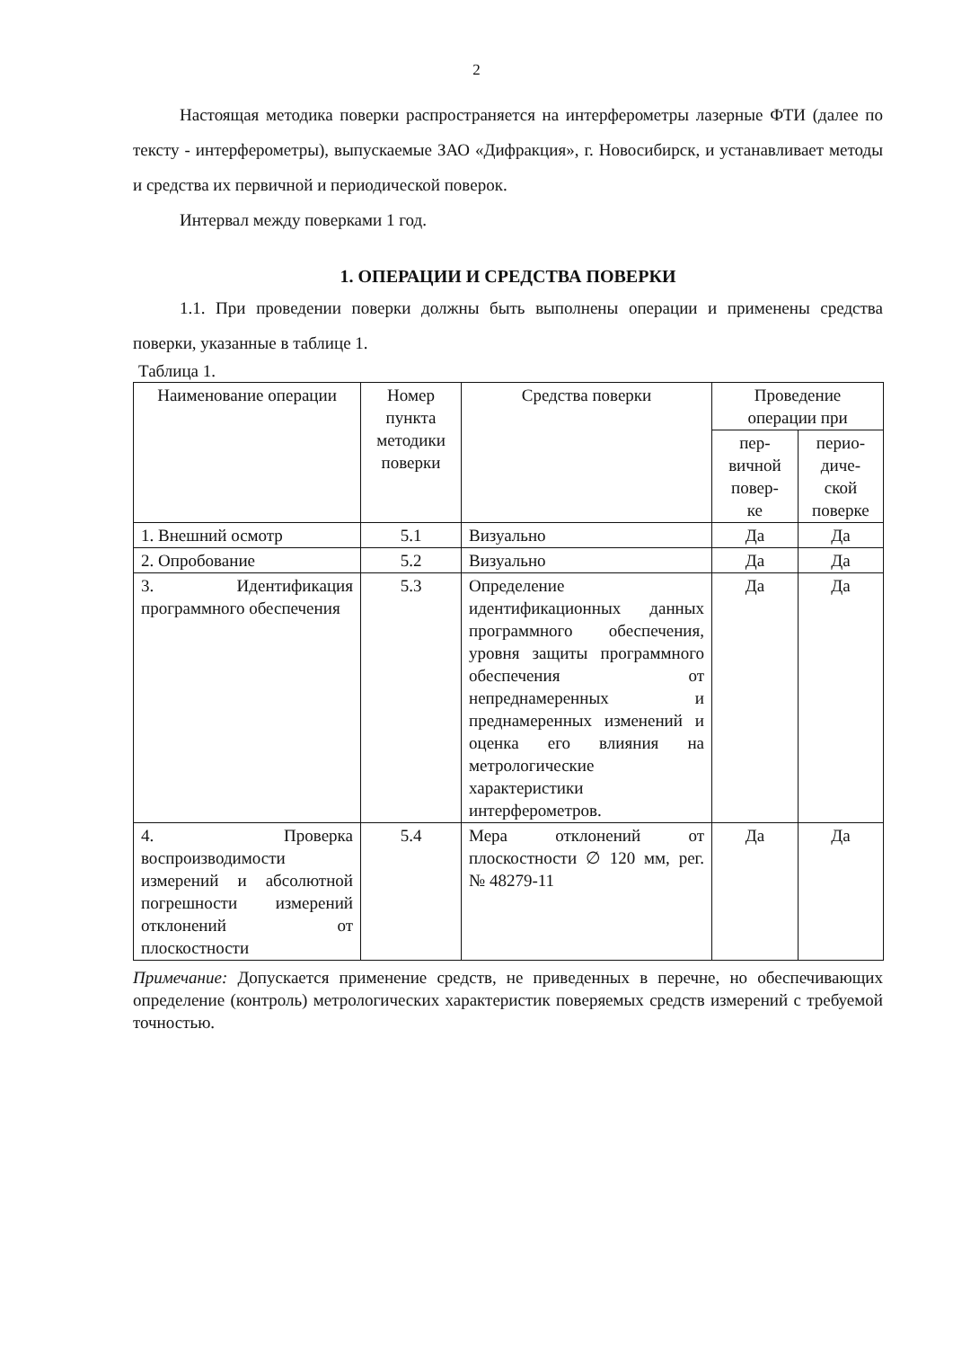2
Настоящая методика поверки распространяется на интерферометры лазерные ФТИ (далее по тексту - интерферометры), выпускаемые ЗАО «Дифракция», г. Новосибирск, и устанавливает методы и средства их первичной и периодической поверок.
Интервал между поверками 1 год.
1. ОПЕРАЦИИ И СРЕДСТВА ПОВЕРКИ
1.1. При проведении поверки должны быть выполнены операции и применены средства поверки, указанные в таблице 1.
Таблица 1.
| Наименование операции | Номер пункта методики поверки | Средства поверки | Проведение операции при | |
| --- | --- | --- | --- | --- |
| | | | пер- вичной повер- ке | перио- диче- ской поверке |
| 1. Внешний осмотр | 5.1 | Визуально | Да | Да |
| 2. Опробование | 5.2 | Визуально | Да | Да |
| 3. Идентификация программного обеспечения | 5.3 | Определение идентификационных данных программного обеспечения, уровня защиты программного обеспечения от непреднамеренных и преднамеренных изменений и оценка его влияния на метрологические характеристики интерферометров. | Да | Да |
| 4. Проверка воспроизводимости измерений и абсолютной погрешности измерений отклонений от плоскостности | 5.4 | Мера отклонений от плоскостности ∅ 120 мм, рег. № 48279-11 | Да | Да |
Примечание: Допускается применение средств, не приведенных в перечне, но обеспечивающих определение (контроль) метрологических характеристик поверяемых средств измерений с требуемой точностью.